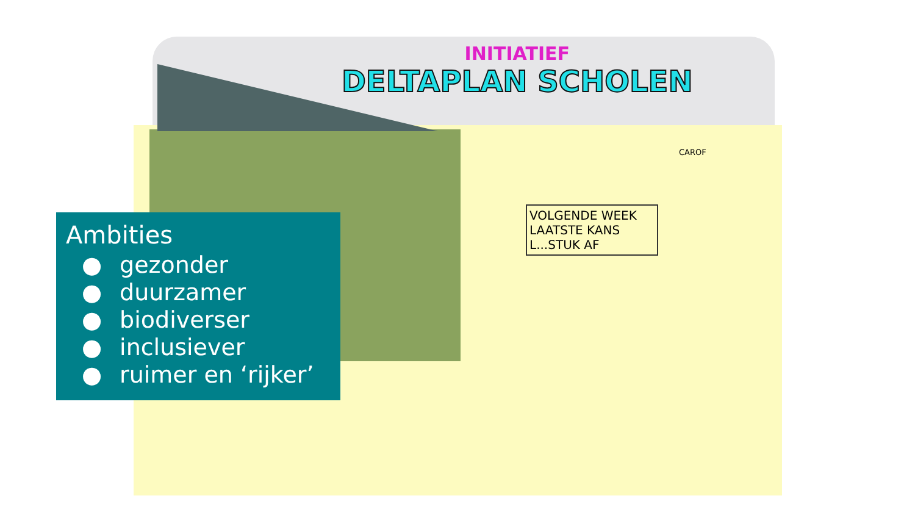INITIATIEF
DELTAPLAN SCHOLEN
CAROF
VOLGENDE WEEK LAATSTE KANS L...STUK AF
Ambities
● gezonder
● duurzamer
● biodiverser
● inclusiever
● ruimer en ‘rijker’